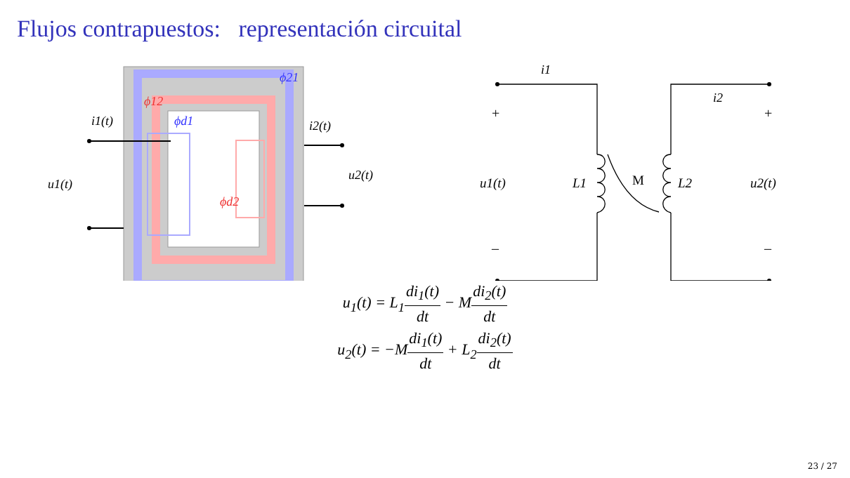Flujos contrapuestos: representación circuital
ϕ21
ϕ12
ϕd1
ϕd2
i1(t)
i2(t)
u1(t)
u2(t)
i1
i2
+
+
–
–
u1(t)
L1
M
L2
u2(t)
u<sub>1</sub>(t) = L<sub>1</sub>di<sub>1</sub>(t) dt − Mdi<sub>2</sub>(t) dt
u<sub>2</sub>(t) = −Mdi<sub>1</sub>(t) dt + L<sub>2</sub>di<sub>2</sub>(t) dt
23 / 27